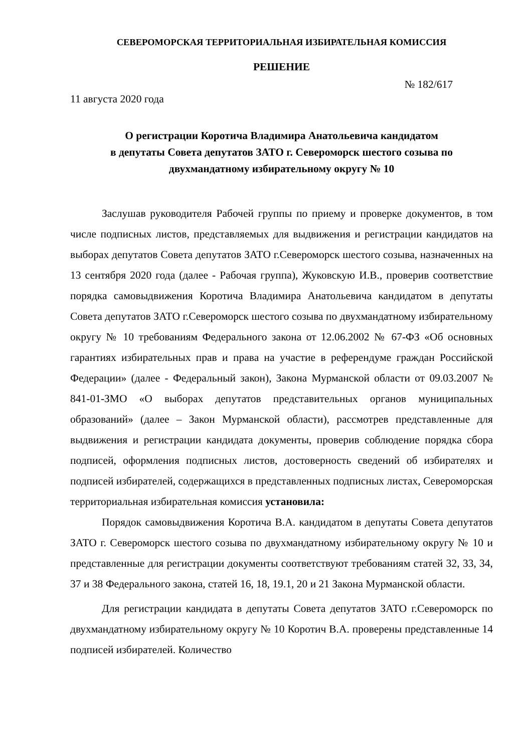СЕВЕРОМОРСКАЯ ТЕРРИТОРИАЛЬНАЯ ИЗБИРАТЕЛЬНАЯ КОМИССИЯ
РЕШЕНИЕ
№ 182/617
11 августа 2020 года
О регистрации Коротича Владимира Анатольевича кандидатом
в депутаты Совета депутатов ЗАТО г. Североморск шестого созыва по
двухмандатному избирательному округу № 10
Заслушав руководителя Рабочей группы по приему и проверке документов, в том числе подписных листов, представляемых для выдвижения и регистрации кандидатов на выборах депутатов Совета депутатов ЗАТО г.Североморск шестого созыва, назначенных на 13 сентября 2020 года (далее - Рабочая группа), Жуковскую И.В., проверив соответствие порядка самовыдвижения Коротича Владимира Анатольевича кандидатом в депутаты Совета депутатов ЗАТО г.Североморск шестого созыва по двухмандатному избирательному округу № 10 требованиям Федерального закона от 12.06.2002 № 67-ФЗ «Об основных гарантиях избирательных прав и права на участие в референдуме граждан Российской Федерации» (далее - Федеральный закон), Закона Мурманской области от 09.03.2007 № 841-01-ЗМО «О выборах депутатов представительных органов муниципальных образований» (далее – Закон Мурманской области), рассмотрев представленные для выдвижения и регистрации кандидата документы, проверив соблюдение порядка сбора подписей, оформления подписных листов, достоверность сведений об избирателях и подписей избирателей, содержащихся в представленных подписных листах, Североморская территориальная избирательная комиссия установила:
Порядок самовыдвижения Коротича В.А. кандидатом в депутаты Совета депутатов ЗАТО г. Североморск шестого созыва по двухмандатному избирательному округу № 10 и представленные для регистрации документы соответствуют требованиям статей 32, 33, 34, 37 и 38 Федерального закона, статей 16, 18, 19.1, 20 и 21 Закона Мурманской области.
Для регистрации кандидата в депутаты Совета депутатов ЗАТО г.Североморск по двухмандатному избирательному округу № 10 Коротич В.А. проверены представленные 14 подписей избирателей. Количество